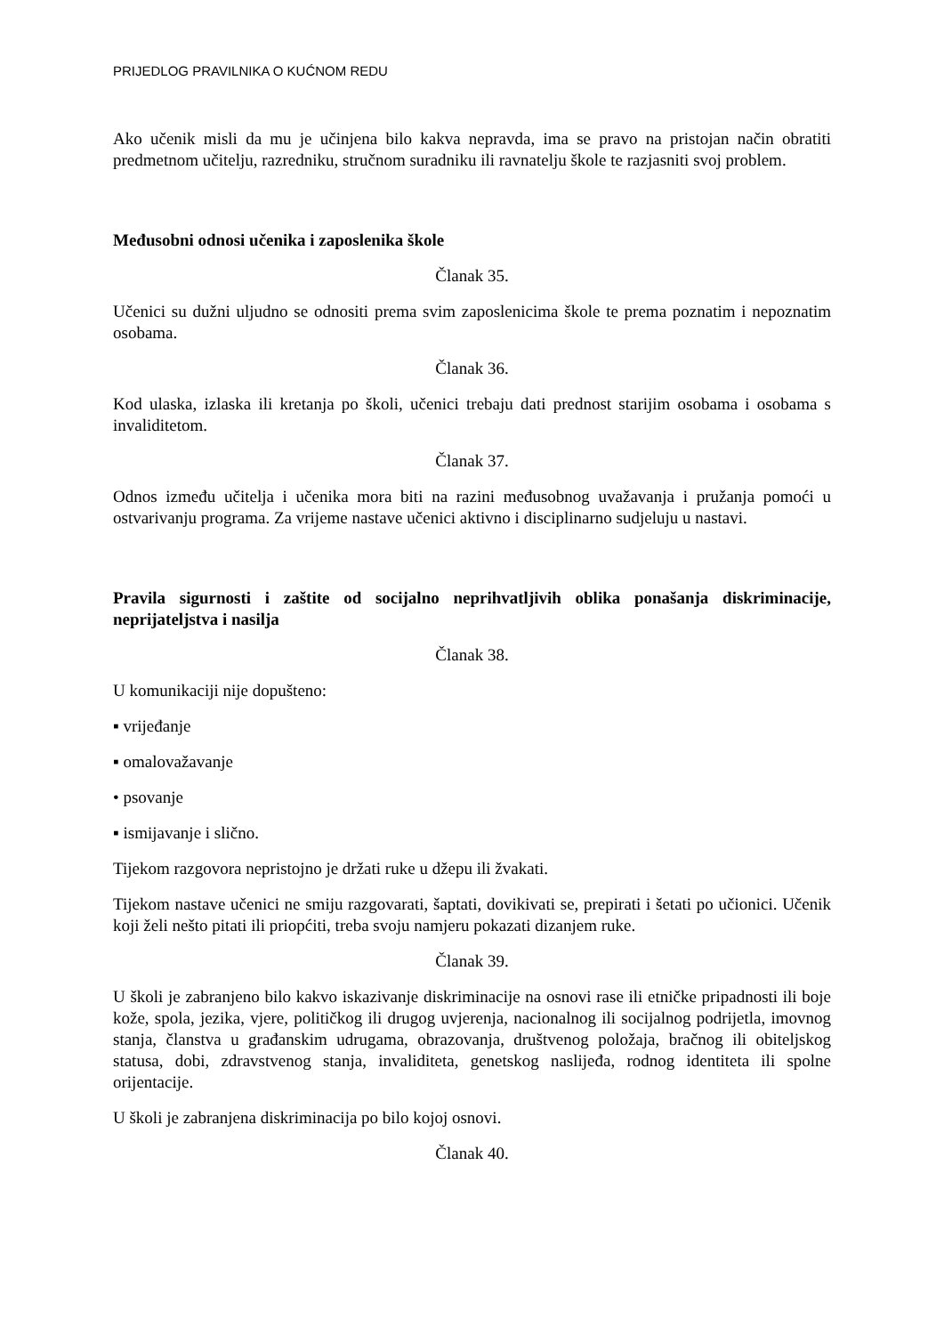PRIJEDLOG PRAVILNIKA O KUĆNOM REDU
Ako učenik misli da mu je učinjena bilo kakva nepravda, ima se pravo na pristojan način obratiti predmetnom učitelju, razredniku, stručnom suradniku ili ravnatelju škole te razjasniti svoj problem.
Međusobni odnosi učenika i zaposlenika škole
Članak 35.
Učenici su dužni uljudno se odnositi prema svim zaposlenicima škole te prema poznatim i nepoznatim osobama.
Članak 36.
Kod ulaska, izlaska ili kretanja po školi, učenici trebaju dati prednost starijim osobama i osobama s invaliditetom.
Članak 37.
Odnos između učitelja i učenika mora biti na razini međusobnog uvažavanja i pružanja pomoći u ostvarivanju programa. Za vrijeme nastave učenici aktivno i disciplinarno sudjeluju u nastavi.
Pravila sigurnosti i zaštite od socijalno neprihvatljivih oblika ponašanja diskriminacije, neprijateljstva i nasilja
Članak 38.
U komunikaciji nije dopušteno:
▪ vrijeđanje
▪ omalovažavanje
• psovanje
▪ ismijavanje i slično.
Tijekom razgovora nepristojno je držati ruke u džepu ili žvakati.
Tijekom nastave učenici ne smiju razgovarati, šaptati, dovikivati se, prepirati i šetati po učionici. Učenik koji želi nešto pitati ili priopćiti, treba svoju namjeru pokazati dizanjem ruke.
Članak 39.
U školi je zabranjeno bilo kakvo iskazivanje diskriminacije na osnovi rase ili etničke pripadnosti ili boje kože, spola, jezika, vjere, političkog ili drugog uvjerenja, nacionalnog ili socijalnog podrijetla, imovnog stanja, članstva u građanskim udrugama, obrazovanja, društvenog položaja, bračnog ili obiteljskog statusa, dobi, zdravstvenog stanja, invaliditeta, genetskog naslijeđa, rodnog identiteta ili spolne orijentacije.
U školi je zabranjena diskriminacija po bilo kojoj osnovi.
Članak 40.